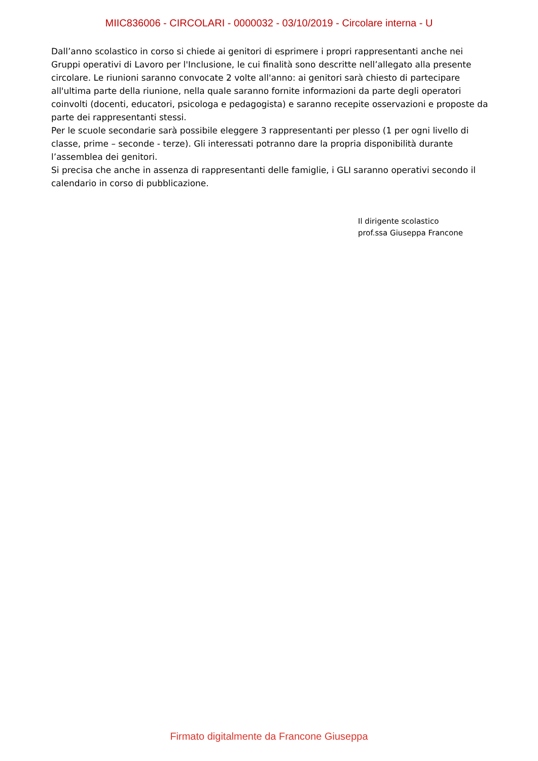MIIC836006 - CIRCOLARI - 0000032 - 03/10/2019 - Circolare interna - U
Dall’anno scolastico in corso si chiede ai genitori di esprimere i propri rappresentanti anche nei Gruppi operativi di Lavoro per l'Inclusione, le cui finalità sono descritte nell’allegato alla presente circolare. Le riunioni saranno convocate 2 volte all'anno: ai genitori sarà chiesto di partecipare all'ultima parte della riunione, nella quale saranno fornite informazioni da parte degli operatori coinvolti (docenti, educatori, psicologa e pedagogista) e saranno recepite osservazioni e proposte da parte dei rappresentanti stessi.
Per le scuole secondarie sarà possibile eleggere 3 rappresentanti per plesso (1 per ogni livello di classe, prime – seconde - terze). Gli interessati potranno dare la propria disponibilità durante l’assemblea dei genitori.
Si precisa che anche in assenza di rappresentanti delle famiglie, i GLI saranno operativi secondo il calendario in corso di pubblicazione.
Il dirigente scolastico
prof.ssa Giuseppa Francone
Firmato digitalmente da Francone Giuseppa